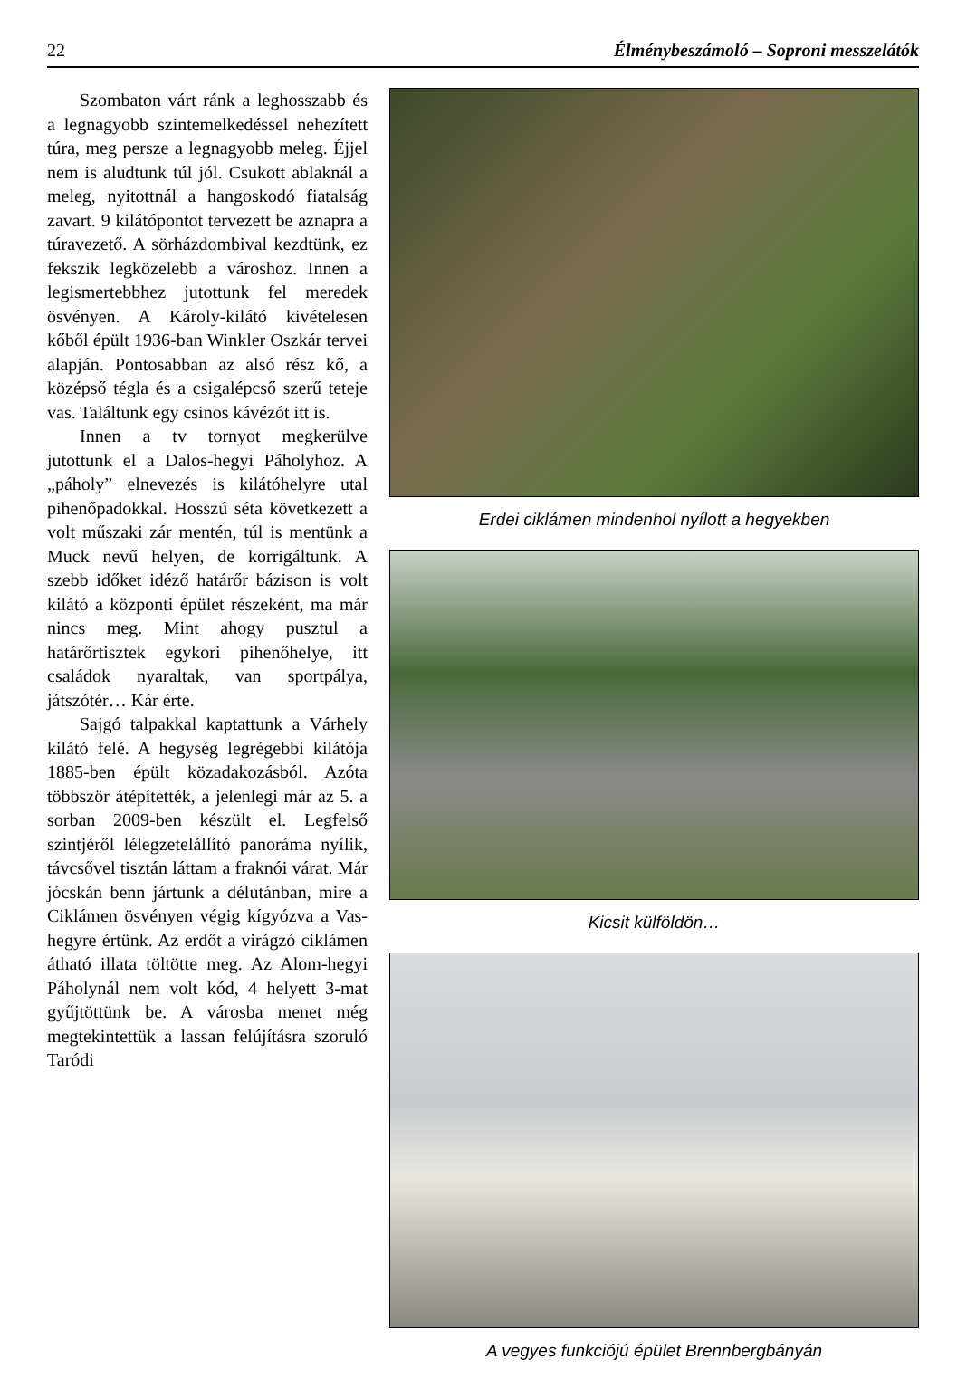22 Élménybeszámoló – Soproni messzelátók
Szombaton várt ránk a leghosszabb és a legnagyobb szintemelkedéssel nehezített túra, meg persze a legnagyobb meleg. Éjjel nem is aludtunk túl jól. Csukott ablaknál a meleg, nyitottnál a hangoskodó fiatalság zavart. 9 kilátópontot tervezett be aznapra a túravezető. A sörházdombival kezdtünk, ez fekszik legközelebb a városhoz. Innen a legismertebbhez jutottunk fel meredek ösvényen. A Károly-kilátó kivételesen kőből épült 1936-ban Winkler Oszkár tervei alapján. Pontosabban az alsó rész kő, a középső tégla és a csigalépcső szerű teteje vas. Találtunk egy csinos kávézót itt is.
Innen a tv tornyot megkerülve jutottunk el a Dalos-hegyi Páholyhoz. A „páholy” elnevezés is kilátóhelyre utal pihenőpadokkal. Hosszú séta következett a volt műszaki zár mentén, túl is mentünk a Muck nevű helyen, de korrigáltunk. A szebb időket idéző határőr bázison is volt kilátó a központi épület részeként, ma már nincs meg. Mint ahogy pusztul a határőrtisztek egykori pihenőhelye, itt családok nyaraltak, van sportpálya, játszótér… Kár érte.
Sajgó talpakkal kaptattunk a Várhely kilátó felé. A hegység legrégebbi kilátója 1885-ben épült közadakozásból. Azóta többször átépítették, a jelenlegi már az 5. a sorban 2009-ben készült el. Legfelső szintjéről lélegzetelállító panoráma nyílik, távcsővel tisztán láttam a fraknói várat. Már jócskán benn jártunk a délutánban, mire a Ciklámen ösvényen végig kígyózva a Vas-hegyre értünk. Az erdőt a virágzó ciklámen átható illata töltötte meg. Az Alom-hegyi Páholynál nem volt kód, 4 helyett 3-mat gyűjtöttünk be. A városba menet még megtekintettük a lassan felújításra szoruló Taródi
Erdei ciklámen mindenhol nyílott a hegyekben
Kicsit külföldön…
A vegyes funkciójú épület Brennbergbányán